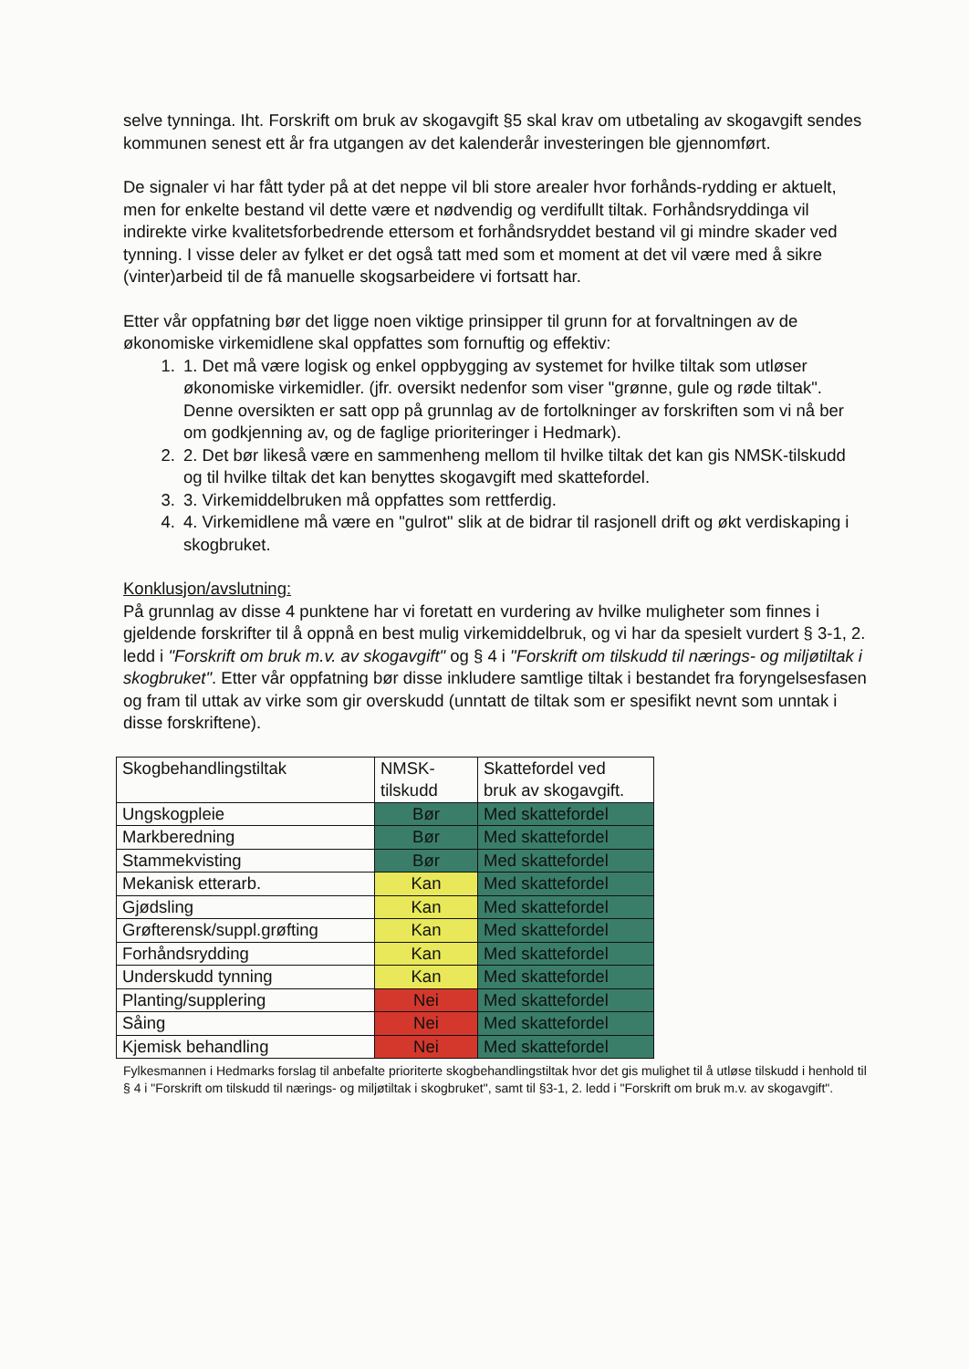selve tynninga. Iht. Forskrift om bruk av skogavgift §5 skal krav om utbetaling av skogavgift sendes kommunen senest ett år fra utgangen av det kalenderår investeringen ble gjennomført.
De signaler vi har fått tyder på at det neppe vil bli store arealer hvor forhånds-rydding er aktuelt, men for enkelte bestand vil dette være et nødvendig og verdifullt tiltak. Forhåndsryddinga vil indirekte virke kvalitetsforbedrende ettersom et forhåndsryddet bestand vil gi mindre skader ved tynning. I visse deler av fylket er det også tatt med som et moment at det vil være med å sikre (vinter)arbeid til de få manuelle skogsarbeidere vi fortsatt har.
Etter vår oppfatning bør det ligge noen viktige prinsipper til grunn for at forvaltningen av de økonomiske virkemidlene skal oppfattes som fornuftig og effektiv:
1. 1. Det må være logisk og enkel oppbygging av systemet for hvilke tiltak som utløser økonomiske virkemidler. (jfr. oversikt nedenfor som viser "grønne, gule og røde tiltak". Denne oversikten er satt opp på grunnlag av de fortolkninger av forskriften som vi nå ber om godkjenning av, og de faglige prioriteringer i Hedmark).
2. 2. Det bør likeså være en sammenheng mellom til hvilke tiltak det kan gis NMSK-tilskudd og til hvilke tiltak det kan benyttes skogavgift med skattefordel.
3. 3. Virkemiddelbruken må oppfattes som rettferdig.
4. 4. Virkemidlene må være en "gulrot" slik at de bidrar til rasjonell drift og økt verdiskaping i skogbruket.
Konklusjon/avslutning:
På grunnlag av disse 4 punktene har vi foretatt en vurdering av hvilke muligheter som finnes i gjeldende forskrifter til å oppnå en best mulig virkemiddelbruk, og vi har da spesielt vurdert § 3-1, 2. ledd i "Forskrift om bruk m.v. av skogavgift" og § 4 i "Forskrift om tilskudd til nærings- og miljøtiltak i skogbruket". Etter vår oppfatning bør disse inkludere samtlige tiltak i bestandet fra foryngelsesfasen og fram til uttak av virke som gir overskudd (unntatt de tiltak som er spesifikt nevnt som unntak i disse forskriftene).
| Skogbehandlingstiltak | NMSK- tilskudd | Skattefordel ved bruk av skogavgift. |
| --- | --- | --- |
| Ungskogpleie | Bør | Med skattefordel |
| Markberedning | Bør | Med skattefordel |
| Stammekvisting | Bør | Med skattefordel |
| Mekanisk etterarb. | Kan | Med skattefordel |
| Gjødsling | Kan | Med skattefordel |
| Grøfterensk/suppl.grøfting | Kan | Med skattefordel |
| Forhåndsrydding | Kan | Med skattefordel |
| Underskudd tynning | Kan | Med skattefordel |
| Planting/supplering | Nei | Med skattefordel |
| Såing | Nei | Med skattefordel |
| Kjemisk behandling | Nei | Med skattefordel |
Fylkesmannen i Hedmarks forslag til anbefalte prioriterte skogbehandlingstiltak hvor det gis mulighet til å utløse tilskudd i henhold til § 4 i "Forskrift om tilskudd til nærings- og miljøtiltak i skogbruket", samt til §3-1, 2. ledd i "Forskrift om bruk m.v. av skogavgift".